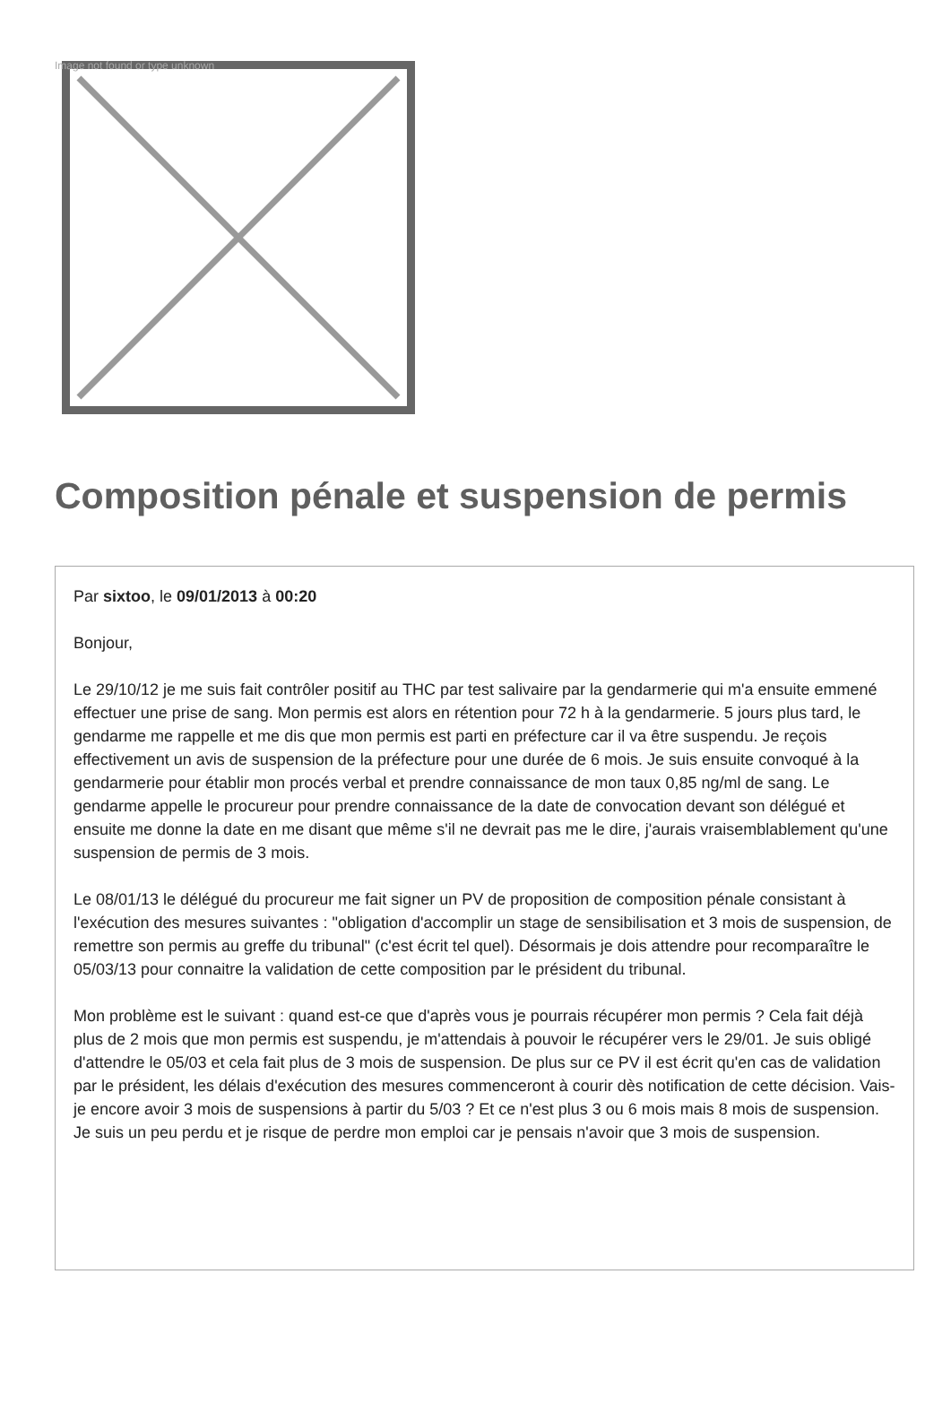Image not found or type unknown
Composition pénale et suspension de permis
Par sixtoo, le 09/01/2013 à 00:20
Bonjour,
Le 29/10/12 je me suis fait contrôler positif au THC par test salivaire par la gendarmerie qui m'a ensuite emmené effectuer une prise de sang. Mon permis est alors en rétention pour 72 h à la gendarmerie. 5 jours plus tard, le gendarme me rappelle et me dis que mon permis est parti en préfecture car il va être suspendu. Je reçois effectivement un avis de suspension de la préfecture pour une durée de 6 mois. Je suis ensuite convoqué à la gendarmerie pour établir mon procés verbal et prendre connaissance de mon taux 0,85 ng/ml de sang. Le gendarme appelle le procureur pour prendre connaissance de la date de convocation devant son délégué et ensuite me donne la date en me disant que même s'il ne devrait pas me le dire, j'aurais vraisemblablement qu'une suspension de permis de 3 mois.
Le 08/01/13 le délégué du procureur me fait signer un PV de proposition de composition pénale consistant à l'exécution des mesures suivantes : "obligation d'accomplir un stage de sensibilisation et 3 mois de suspension, de remettre son permis au greffe du tribunal" (c'est écrit tel quel). Désormais je dois attendre pour recomparaître le 05/03/13 pour connaitre la validation de cette composition par le président du tribunal.
Mon problème est le suivant : quand est-ce que d'après vous je pourrais récupérer mon permis ? Cela fait déjà plus de 2 mois que mon permis est suspendu, je m'attendais à pouvoir le récupérer vers le 29/01. Je suis obligé d'attendre le 05/03 et cela fait plus de 3 mois de suspension. De plus sur ce PV il est écrit qu'en cas de validation par le président, les délais d'exécution des mesures commenceront à courir dès notification de cette décision. Vais-je encore avoir 3 mois de suspensions à partir du 5/03 ? Et ce n'est plus 3 ou 6 mois mais 8 mois de suspension. Je suis un peu perdu et je risque de perdre mon emploi car je pensais n'avoir que 3 mois de suspension.